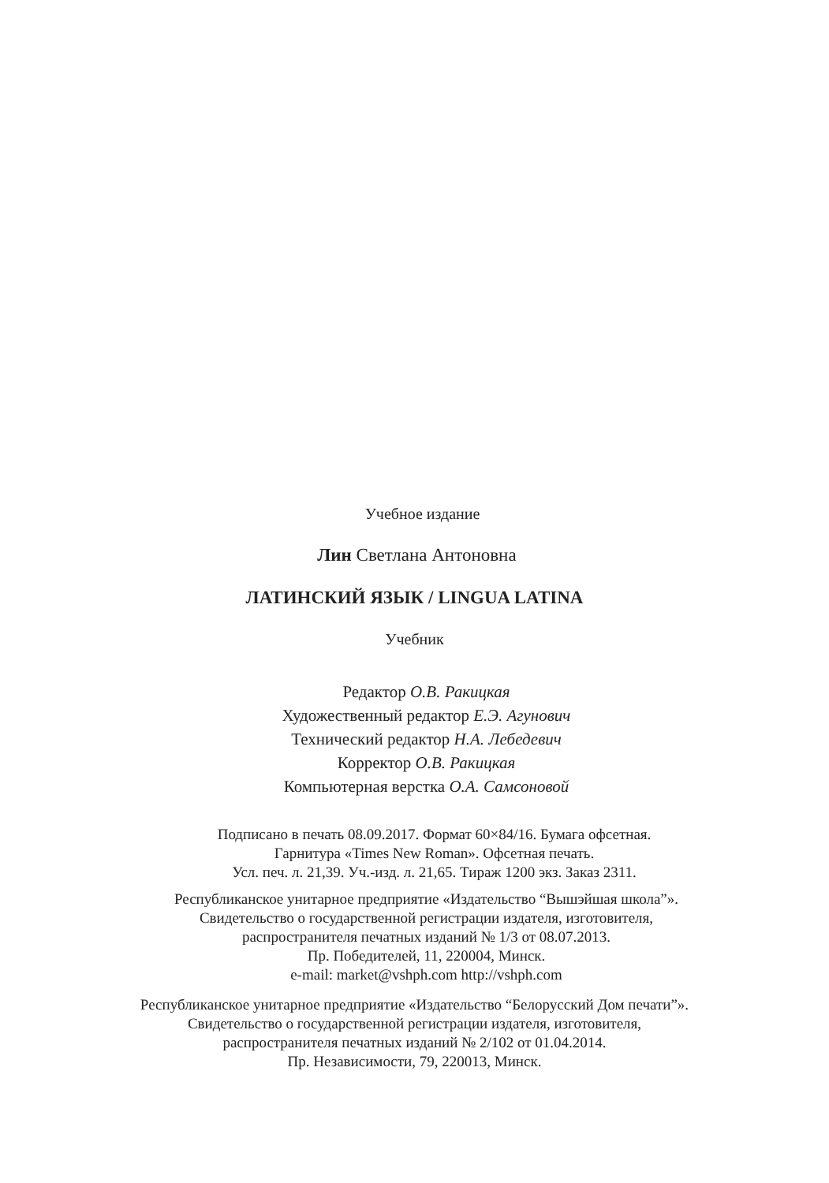Учебное издание
Лин Светлана Антоновна
ЛАТИНСКИЙ ЯЗЫК / LINGUA LATINA
Учебник
Редактор О.В. Ракицкая
Художественный редактор Е.Э. Агунович
Технический редактор Н.А. Лебедевич
Корректор О.В. Ракицкая
Компьютерная верстка О.А. Самсоновой
Подписано в печать 08.09.2017. Формат 60×84/16. Бумага офсетная.
Гарнитура «Times New Roman». Офсетная печать.
Усл. печ. л. 21,39. Уч.-изд. л. 21,65. Тираж 1200 экз. Заказ 2311.
Республиканское унитарное предприятие «Издательство “Вышэйшая школа”».
Свидетельство о государственной регистрации издателя, изготовителя,
распространителя печатных изданий № 1/3 от 08.07.2013.
Пр. Победителей, 11, 220004, Минск.
e-mail: market@vshph.com http://vshph.com
Республиканское унитарное предприятие «Издательство “Белорусский Дом печати”».
Свидетельство о государственной регистрации издателя, изготовителя,
распространителя печатных изданий № 2/102 от 01.04.2014.
Пр. Независимости, 79, 220013, Минск.